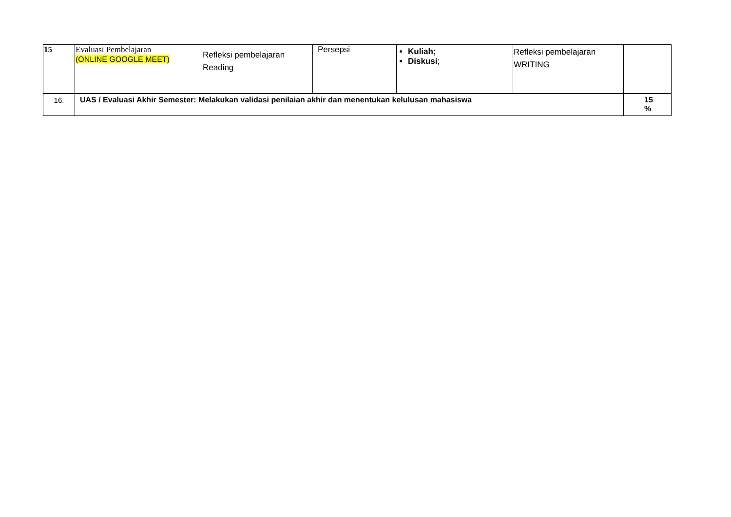| 15 | Evaluasi Pembelajaran (ONLINE GOOGLE MEET) | Refleksi pembelajaran Reading | Persepsi | Kuliah; Diskusi ; | Refleksi pembelajaran WRITING | |
| 16. | UAS / Evaluasi Akhir Semester: Melakukan validasi penilaian akhir dan menentukan kelulusan mahasiswa | | | | | 15 % |